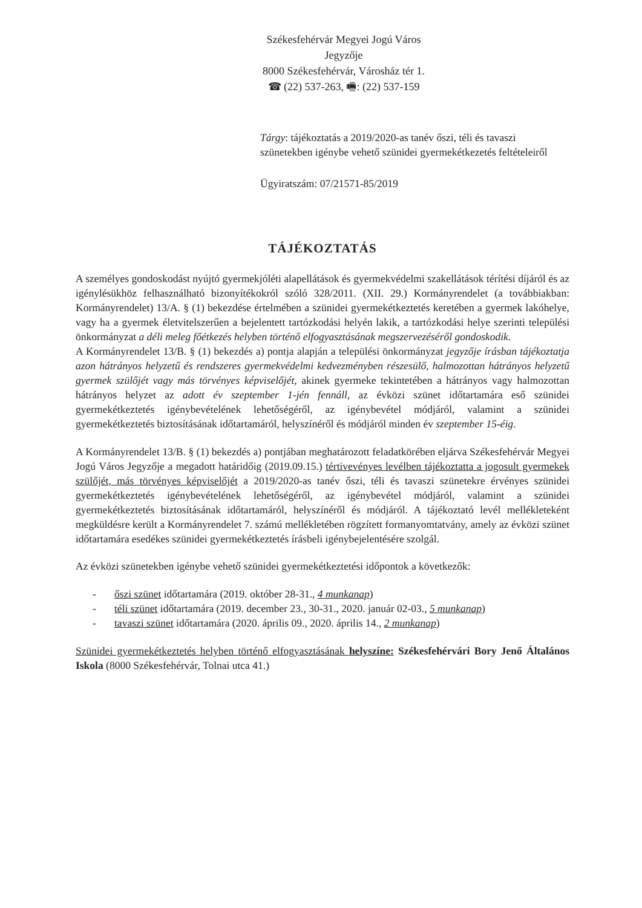Székesfehérvár Megyei Jogú Város
Jegyzője
8000 Székesfehérvár, Városház tér 1.
☎ (22) 537-263, 🖷: (22) 537-159
Tárgy: tájékoztatás a 2019/2020-as tanév őszi, téli és tavaszi szünetekben igénybe vehető szünidei gyermekétkezetés feltételeiről
Ügyiratszám: 07/21571-85/2019
TÁJÉKOZTATÁS
A személyes gondoskodást nyújtó gyermekjóléti alapellátások és gyermekvédelmi szakellátások térítési díjáról és az igénylésükhöz felhasználható bizonyítékokról szóló 328/2011. (XII. 29.) Kormányrendelet (a továbbiakban: Kormányrendelet) 13/A. § (1) bekezdése értelmében a szünidei gyermekétkeztetés keretében a gyermek lakóhelye, vagy ha a gyermek életvitelszerűen a bejelentett tartózkodási helyén lakik, a tartózkodási helye szerinti települési önkormányzat a déli meleg főétkezés helyben történő elfogyasztásának megszervezéséről gondoskodik.
A Kormányrendelet 13/B. § (1) bekezdés a) pontja alapján a települési önkormányzat jegyzője írásban tájékoztatja azon hátrányos helyzetű és rendszeres gyermekvédelmi kedvezményben részesülő, halmozottan hátrányos helyzetű gyermek szülőjét vagy más törvényes képviselőjét, akinek gyermeke tekintetében a hátrányos vagy halmozottan hátrányos helyzet az adott év szeptember 1-jén fennáll, az évközi szünet időtartamára eső szünidei gyermekétkeztetés igénybevételének lehetőségéről, az igénybevétel módjáról, valamint a szünidei gyermekétkeztetés biztosításának időtartamáról, helyszínéről és módjáról minden év szeptember 15-éig.
A Kormányrendelet 13/B. § (1) bekezdés a) pontjában meghatározott feladatkörében eljárva Székesfehérvár Megyei Jogú Város Jegyzője a megadott határidőig (2019.09.15.) tértivevényes levélben tájékoztatta a jogosult gyermekek szülőjét, más törvényes képviselőjét a 2019/2020-as tanév őszi, téli és tavaszi szünetekre érvényes szünidei gyermekétkeztetés igénybevételének lehetőségéről, az igénybevétel módjáról, valamint a szünidei gyermekétkeztetés biztosításának időtartamáról, helyszínéről és módjáról. A tájékoztató levél mellékleteként megküldésre került a Kormányrendelet 7. számú mellékletében rögzített formanyomtatvány, amely az évközi szünet időtartamára esedékes szünidei gyermekétkeztetés írásbeli igénybejelentésére szolgál.
Az évközi szünetekben igénybe vehető szünidei gyermekétkeztetési időpontok a következők:
- őszi szünet időtartamára (2019. október 28-31., 4 munkanap)
- téli szünet időtartamára (2019. december 23., 30-31., 2020. január 02-03., 5 munkanap)
- tavaszi szünet időtartamára (2020. április 09., 2020. április 14., 2 munkanap)
Szünidei gyermekétkeztetés helyben történő elfogyasztásának helyszíne: Székesfehérvári Bory Jenő Általános Iskola (8000 Székesfehérvár, Tolnai utca 41.)